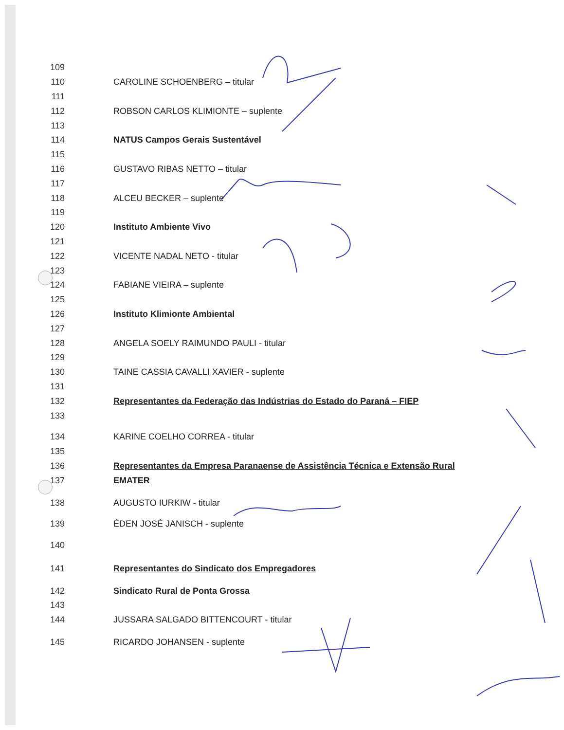109
110 CAROLINE SCHOENBERG – titular
111
112 ROBSON CARLOS KLIMIONTE – suplente
113
114 NATUS Campos Gerais Sustentável
115
116 GUSTAVO RIBAS NETTO – titular
117
118 ALCEU BECKER – suplente
119
120 Instituto Ambiente Vivo
121
122 VICENTE NADAL NETO - titular
123
124 FABIANE VIEIRA – suplente
125
126 Instituto Klimionte Ambiental
127
128 ANGELA SOELY RAIMUNDO PAULI - titular
129
130 TAINE CASSIA CAVALLI XAVIER - suplente
131
132 Representantes da Federação das Indústrias do Estado do Paraná – FIEP
133
134 KARINE COELHO CORREA - titular
135
136 Representantes da Empresa Paranaense de Assistência Técnica e Extensão Rural
137 EMATER
138 AUGUSTO IURKIW - titular
139 ÉDEN JOSÉ JANISCH - suplente
140
141 Representantes do Sindicato dos Empregadores
142 Sindicato Rural de Ponta Grossa
143
144 JUSSARA SALGADO BITTENCOURT - titular
145 RICARDO JOHANSEN - suplente